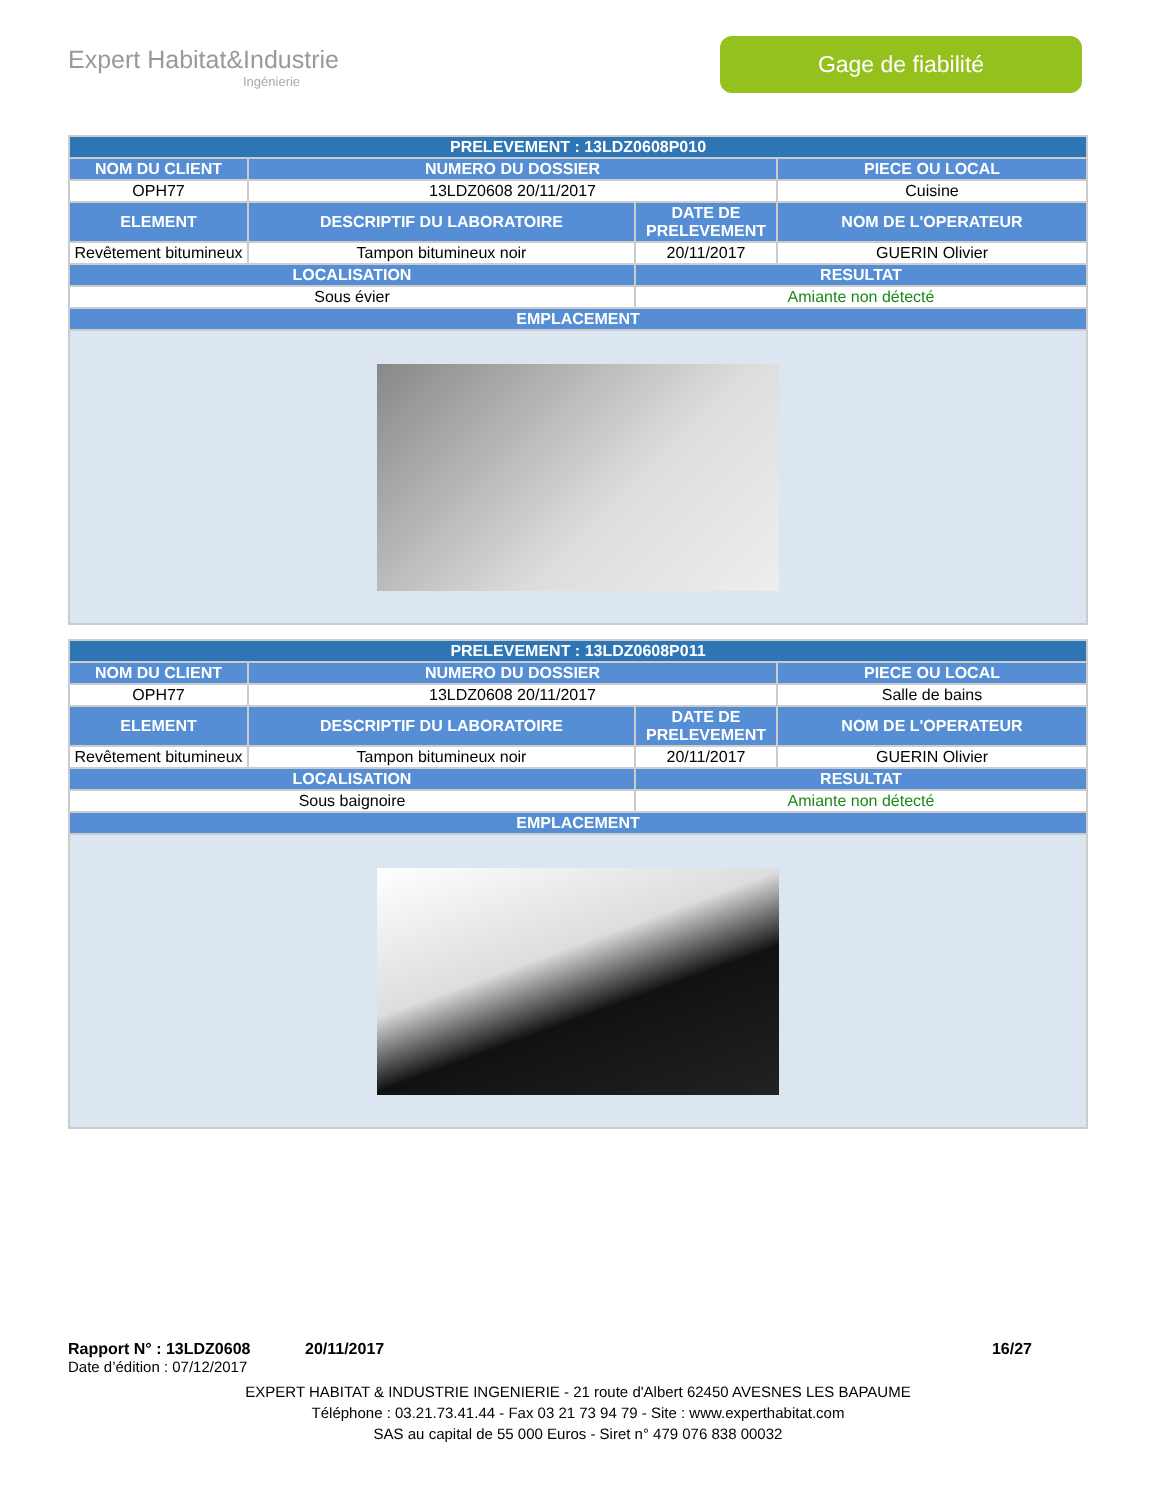Expert Habitat&Industrie
Ingénierie
Gage de fiabilité
| PRELEVEMENT : 13LDZ0608P010 | | | |
| --- | --- | --- | --- |
| NOM DU CLIENT | NUMERO DU DOSSIER | | PIECE OU LOCAL |
| OPH77 | 13LDZ0608 20/11/2017 | | Cuisine |
| ELEMENT | DESCRIPTIF DU LABORATOIRE | DATE DE PRELEVEMENT | NOM DE L'OPERATEUR |
| Revêtement bitumineux | Tampon bitumineux noir | 20/11/2017 | GUERIN Olivier |
| LOCALISATION | | RESULTAT | |
| Sous évier | | Amiante non détecté | |
| EMPLACEMENT | | | |
| PRELEVEMENT : 13LDZ0608P011 | | | |
| --- | --- | --- | --- |
| NOM DU CLIENT | NUMERO DU DOSSIER | | PIECE OU LOCAL |
| OPH77 | 13LDZ0608 20/11/2017 | | Salle de bains |
| ELEMENT | DESCRIPTIF DU LABORATOIRE | DATE DE PRELEVEMENT | NOM DE L'OPERATEUR |
| Revêtement bitumineux | Tampon bitumineux noir | 20/11/2017 | GUERIN Olivier |
| LOCALISATION | | RESULTAT | |
| Sous baignoire | | Amiante non détecté | |
| EMPLACEMENT | | | |
Rapport N° : 13LDZ0608 20/11/2017 16/27
Date d’édition : 07/12/2017
EXPERT HABITAT & INDUSTRIE INGENIERIE - 21 route d'Albert 62450 AVESNES LES BAPAUME
Téléphone : 03.21.73.41.44 - Fax 03 21 73 94 79 - Site : www.experthabitat.com
SAS au capital de 55 000 Euros - Siret n° 479 076 838 00032